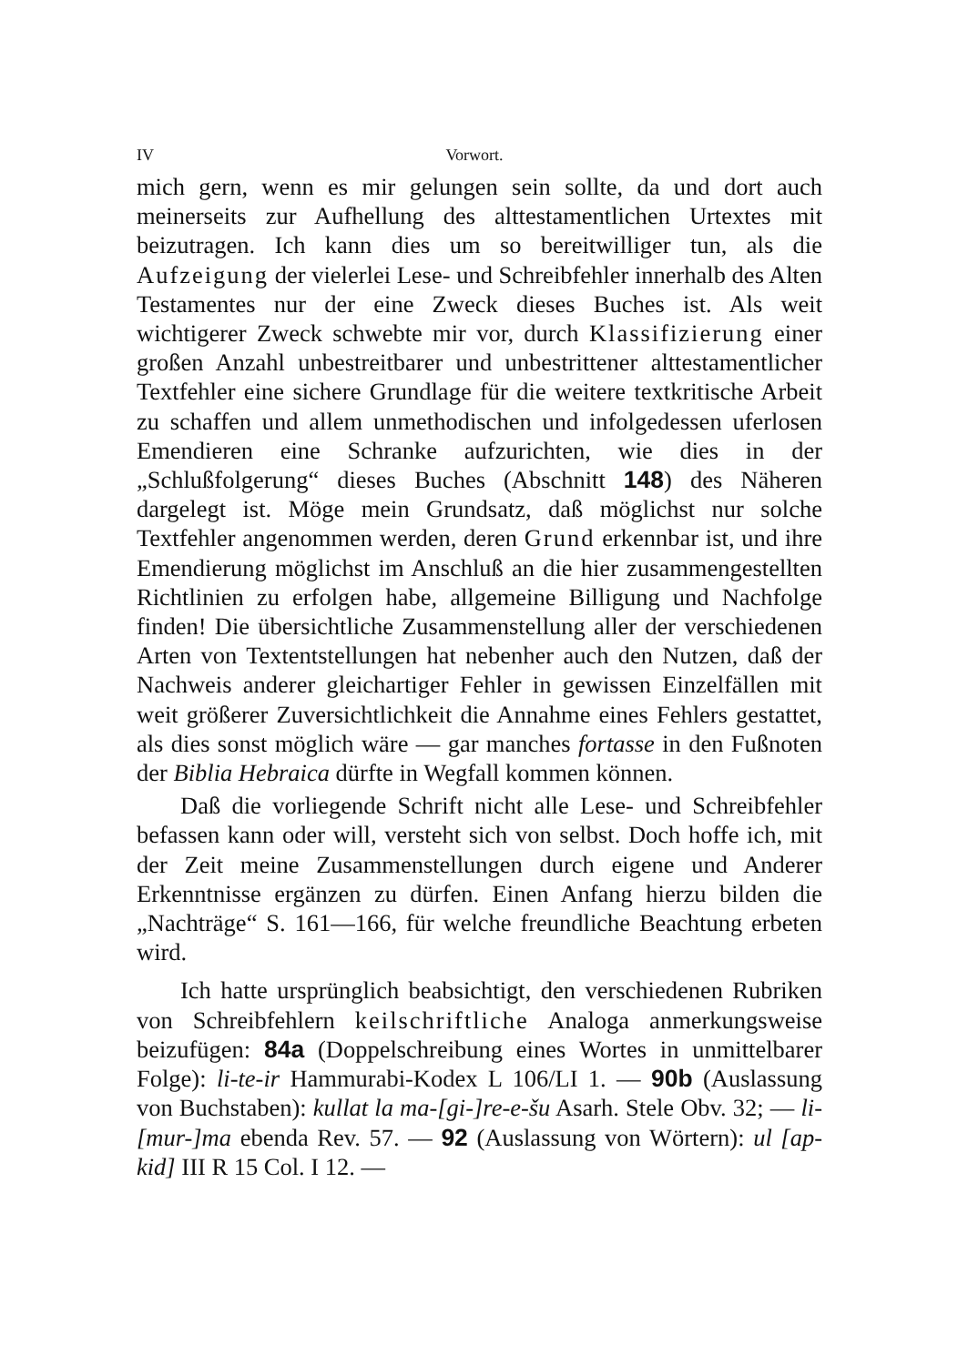IV Vorwort.
mich gern, wenn es mir gelungen sein sollte, da und dort auch meinerseits zur Aufhellung des alttestamentlichen Urtextes mit beizutragen. Ich kann dies um so bereitwilliger tun, als die Aufzeigung der vielerlei Lese- und Schreibfehler innerhalb des Alten Testamentes nur der eine Zweck dieses Buches ist. Als weit wichtigerer Zweck schwebte mir vor, durch Klassifizierung einer großen Anzahl unbestreitbarer und unbestrittener alttestamentlicher Textfehler eine sichere Grundlage für die weitere textkritische Arbeit zu schaffen und allem unmethodischen und infolgedessen uferlosen Emendieren eine Schranke aufzurichten, wie dies in der „Schlußfolgerung“ dieses Buches (Abschnitt 148) des Näheren dargelegt ist. Möge mein Grundsatz, daß möglichst nur solche Textfehler angenommen werden, deren Grund erkennbar ist, und ihre Emendierung möglichst im Anschluß an die hier zusammengestellten Richtlinien zu erfolgen habe, allgemeine Billigung und Nachfolge finden! Die übersichtliche Zusammenstellung aller der verschiedenen Arten von Textentstellungen hat nebenher auch den Nutzen, daß der Nachweis anderer gleichartiger Fehler in gewissen Einzelfällen mit weit größerer Zuversichtlichkeit die Annahme eines Fehlers gestattet, als dies sonst möglich wäre — gar manches fortasse in den Fußnoten der Biblia Hebraica dürfte in Wegfall kommen können.
Daß die vorliegende Schrift nicht alle Lese- und Schreibfehler befassen kann oder will, versteht sich von selbst. Doch hoffe ich, mit der Zeit meine Zusammenstellungen durch eigene und Anderer Erkenntnisse ergänzen zu dürfen. Einen Anfang hierzu bilden die „Nachträge“ S. 161—166, für welche freundliche Beachtung erbeten wird.
Ich hatte ursprünglich beabsichtigt, den verschiedenen Rubriken von Schreibfehlern keilschriftliche Analoga anmerkungsweise beizufügen: 84a (Doppelschreibung eines Wortes in unmittelbarer Folge): li-te-ir Hammurabi-Kodex L 106/LI 1. — 90b (Auslassung von Buchstaben): kullat la ma-[gi-]re-e-šu Asarh. Stele Obv. 32; — li-[mur-]ma ebenda Rev. 57. — 92 (Auslassung von Wörtern): ul [ap-kid] III R 15 Col. I 12. —